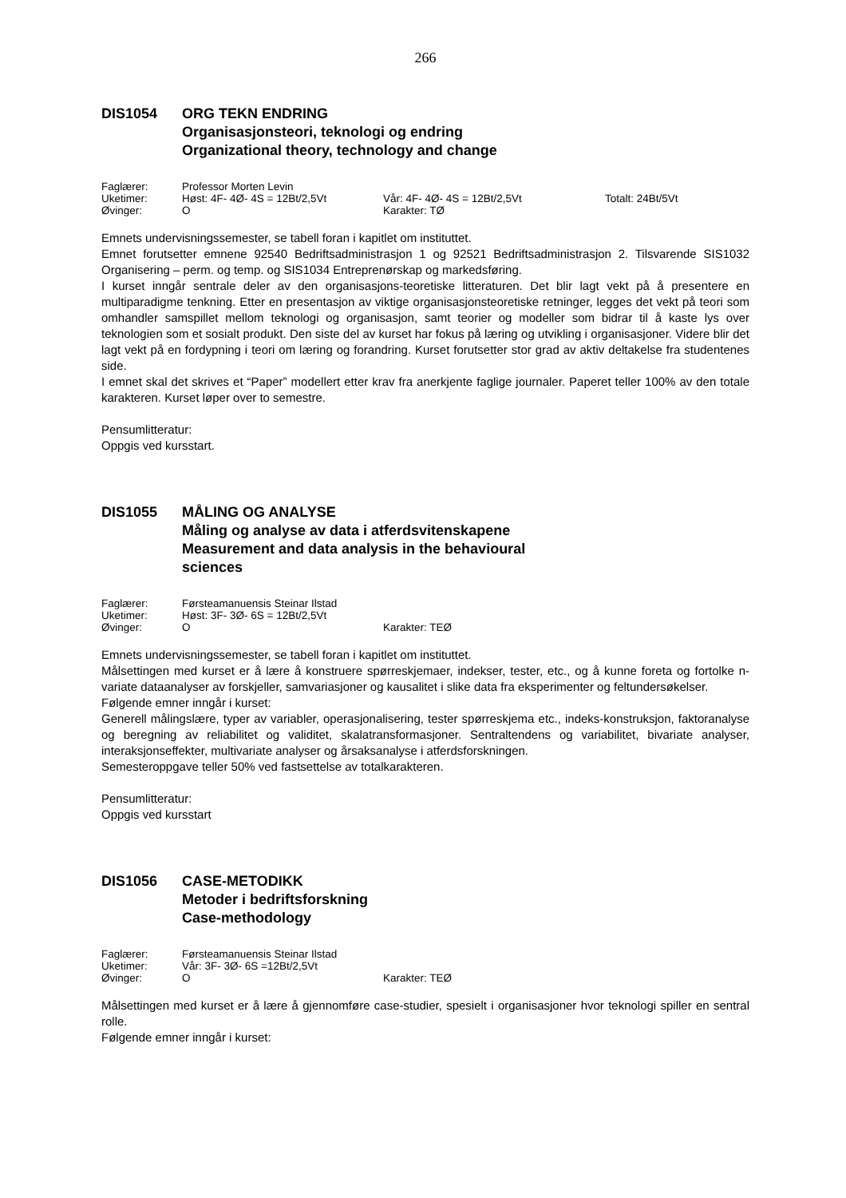266
DIS1054 ORG TEKN ENDRING
Organisasjonsteori, teknologi og endring
Organizational theory, technology and change
Faglærer: Professor Morten Levin
Uketimer: Høst: 4F- 4Ø- 4S = 12Bt/2,5Vt Vår: 4F- 4Ø- 4S = 12Bt/2,5Vt Totalt: 24Bt/5Vt
Øvinger: O Karakter: TØ
Emnets undervisningssemester, se tabell foran i kapitlet om instituttet.
Emnet forutsetter emnene 92540 Bedriftsadministrasjon 1 og 92521 Bedriftsadministrasjon 2. Tilsvarende SIS1032 Organisering – perm. og temp. og SIS1034 Entreprenørskap og markedsføring.
I kurset inngår sentrale deler av den organisasjons-teoretiske litteraturen. Det blir lagt vekt på å presentere en multiparadigme tenkning. Etter en presentasjon av viktige organisasjonsteoretiske retninger, legges det vekt på teori som omhandler samspillet mellom teknologi og organisasjon, samt teorier og modeller som bidrar til å kaste lys over teknologien som et sosialt produkt. Den siste del av kurset har fokus på læring og utvikling i organisasjoner. Videre blir det lagt vekt på en fordypning i teori om læring og forandring. Kurset forutsetter stor grad av aktiv deltakelse fra studentenes side.
I emnet skal det skrives et “Paper” modellert etter krav fra anerkjente faglige journaler. Paperet teller 100% av den totale karakteren. Kurset løper over to semestre.
Pensumlitteratur:
Oppgis ved kursstart.
DIS1055 MÅLING OG ANALYSE
Måling og analyse av data i atferdsvitenskapene
Measurement and data analysis in the behavioural
sciences
Faglærer: Førsteamanuensis Steinar Ilstad
Uketimer: Høst: 3F- 3Ø- 6S = 12Bt/2,5Vt
Øvinger: O Karakter: TEØ
Emnets undervisningssemester, se tabell foran i kapitlet om instituttet.
Målsettingen med kurset er å lære å konstruere spørreskjemaer, indekser, tester, etc., og å kunne foreta og fortolke n-variate dataanalyser av forskjeller, samvariasjoner og kausalitet i slike data fra eksperimenter og feltundersøkelser.
Følgende emner inngår i kurset:
Generell målingslære, typer av variabler, operasjonalisering, tester spørreskjema etc., indeks-konstruksjon, faktoranalyse og beregning av reliabilitet og validitet, skalatransformasjoner. Sentraltendens og variabilitet, bivariate analyser, interaksjonseffekter, multivariate analyser og årsaksanalyse i atferdsforskningen.
Semesteroppgave teller 50% ved fastsettelse av totalkarakteren.
Pensumlitteratur:
Oppgis ved kursstart
DIS1056 CASE-METODIKK
Metoder i bedriftsforskning
Case-methodology
Faglærer: Førsteamanuensis Steinar Ilstad
Uketimer: Vår: 3F- 3Ø- 6S =12Bt/2,5Vt
Øvinger: O Karakter: TEØ
Målsettingen med kurset er å lære å gjennomføre case-studier, spesielt i organisasjoner hvor teknologi spiller en sentral rolle.
Følgende emner inngår i kurset: